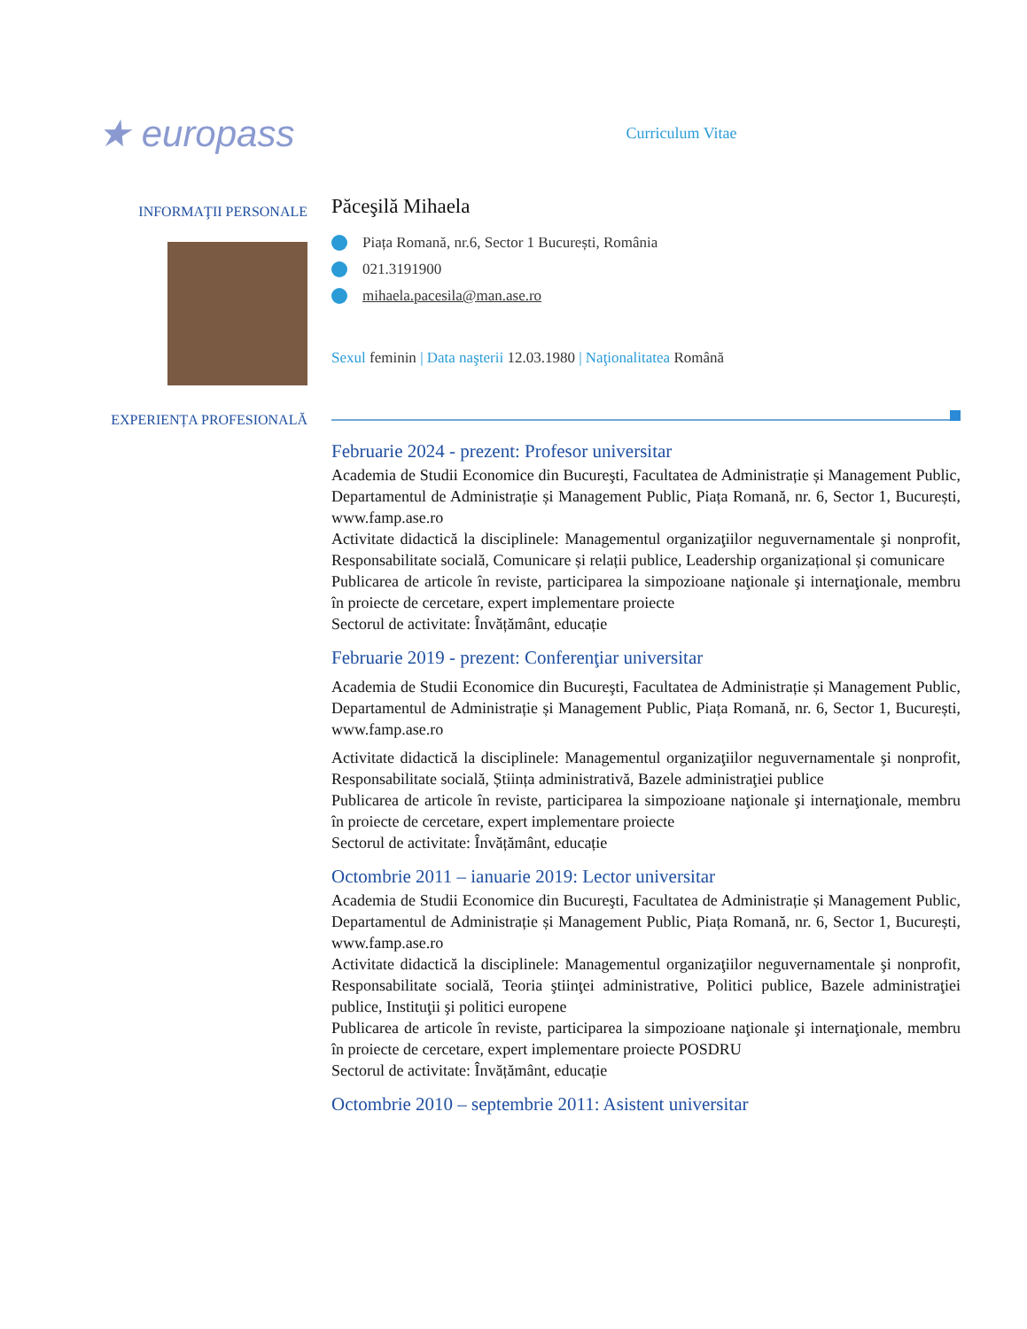★ europass
Curriculum Vitae
INFORMAŢII PERSONALE
Păceşilă Mihaela
Piața Romană, nr.6, Sector 1 București, România
021.3191900
mihaela.pacesila@man.ase.ro
Sexul feminin | Data naşterii 12.03.1980 | Naţionalitatea Română
EXPERIENȚA PROFESIONALĂ
Februarie 2024 - prezent: Profesor universitar
Academia de Studii Economice din Bucureşti, Facultatea de Administrație și Management Public, Departamentul de Administrație și Management Public, Piața Romană, nr. 6, Sector 1, București, www.famp.ase.ro
Activitate didactică la disciplinele: Managementul organizaţiilor neguvernamentale şi nonprofit, Responsabilitate socială, Comunicare și relații publice, Leadership organizațional și comunicare
Publicarea de articole în reviste, participarea la simpozioane naţionale şi internaţionale, membru în proiecte de cercetare, expert implementare proiecte
Sectorul de activitate: Învățământ, educație
Februarie 2019 - prezent: Conferenţiar universitar
Academia de Studii Economice din Bucureşti, Facultatea de Administrație și Management Public, Departamentul de Administrație și Management Public, Piața Romană, nr. 6, Sector 1, București, www.famp.ase.ro
Activitate didactică la disciplinele: Managementul organizaţiilor neguvernamentale şi nonprofit, Responsabilitate socială, Știința administrativă, Bazele administraţiei publice
Publicarea de articole în reviste, participarea la simpozioane naţionale şi internaţionale, membru în proiecte de cercetare, expert implementare proiecte
Sectorul de activitate: Învățământ, educație
Octombrie 2011 – ianuarie 2019: Lector universitar
Academia de Studii Economice din Bucureşti, Facultatea de Administrație și Management Public, Departamentul de Administrație și Management Public, Piața Romană, nr. 6, Sector 1, București, www.famp.ase.ro
Activitate didactică la disciplinele: Managementul organizaţiilor neguvernamentale şi nonprofit, Responsabilitate socială, Teoria ştiinţei administrative, Politici publice, Bazele administraţiei publice, Instituţii şi politici europene
Publicarea de articole în reviste, participarea la simpozioane naţionale şi internaţionale, membru în proiecte de cercetare, expert implementare proiecte POSDRU
Sectorul de activitate: Învățământ, educație
Octombrie 2010 – septembrie 2011: Asistent universitar